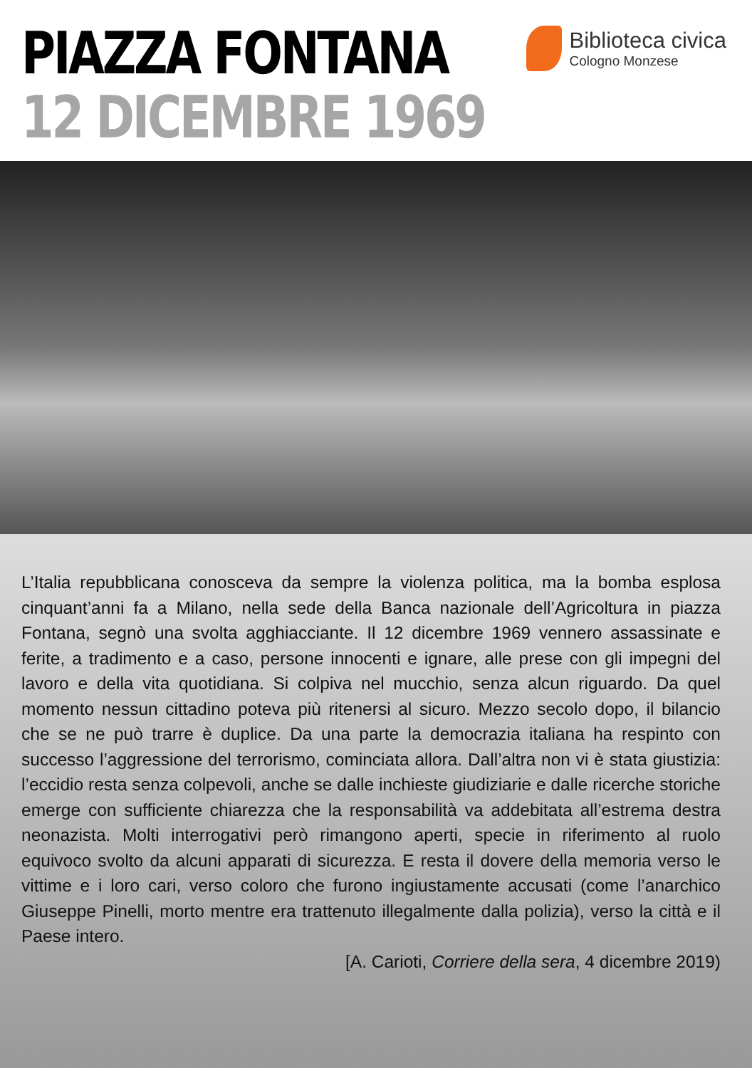PIAZZA FONTANA
12 DICEMBRE 1969
Biblioteca civica
Cologno Monzese
L’Italia repubblicana conosceva da sempre la violenza politica, ma la bomba esplosa cinquant’anni fa a Milano, nella sede della Banca nazionale dell’Agricoltura in piazza Fontana, segnò una svolta agghiacciante. Il 12 dicembre 1969 vennero assassinate e ferite, a tradimento e a caso, persone innocenti e ignare, alle prese con gli impegni del lavoro e della vita quotidiana. Si colpiva nel mucchio, senza alcun riguardo. Da quel momento nessun cittadino poteva più ritenersi al sicuro. Mezzo secolo dopo, il bilancio che se ne può trarre è duplice. Da una parte la democrazia italiana ha respinto con successo l’aggressione del terrorismo, cominciata allora. Dall’altra non vi è stata giustizia: l’eccidio resta senza colpevoli, anche se dalle inchieste giudiziarie e dalle ricerche storiche emerge con sufficiente chiarezza che la responsabilità va addebitata all’estrema destra neonazista. Molti interrogativi però rimangono aperti, specie in riferimento al ruolo equivoco svolto da alcuni apparati di sicurezza. E resta il dovere della memoria verso le vittime e i loro cari, verso coloro che furono ingiustamente accusati (come l’anarchico Giuseppe Pinelli, morto mentre era trattenuto illegalmente dalla polizia), verso la città e il Paese intero.
[A. Carioti, Corriere della sera, 4 dicembre 2019)